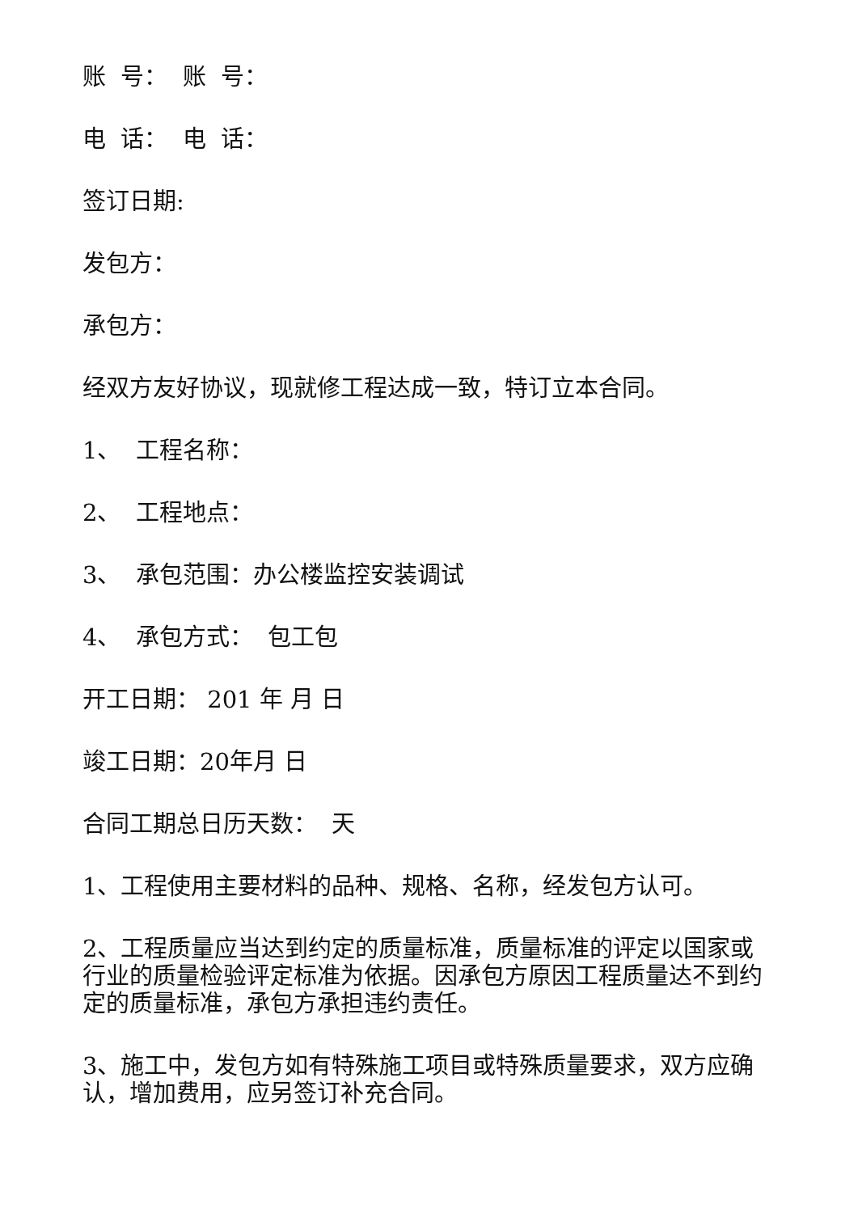账 号： 账 号：
电 话： 电 话：
签订日期:
发包方：
承包方：
经双方友好协议，现就修工程达成一致，特订立本合同。
1、 工程名称：
2、 工程地点：
3、 承包范围：办公楼监控安装调试
4、 承包方式： 包工包
开工日期： 201 年 月 日
竣工日期：20年月 日
合同工期总日历天数： 天
1、工程使用主要材料的品种、规格、名称，经发包方认可。
2、工程质量应当达到约定的质量标准，质量标准的评定以国家或行业的质量检验评定标准为依据。因承包方原因工程质量达不到约定的质量标准，承包方承担违约责任。
3、施工中，发包方如有特殊施工项目或特殊质量要求，双方应确认，增加费用，应另签订补充合同。